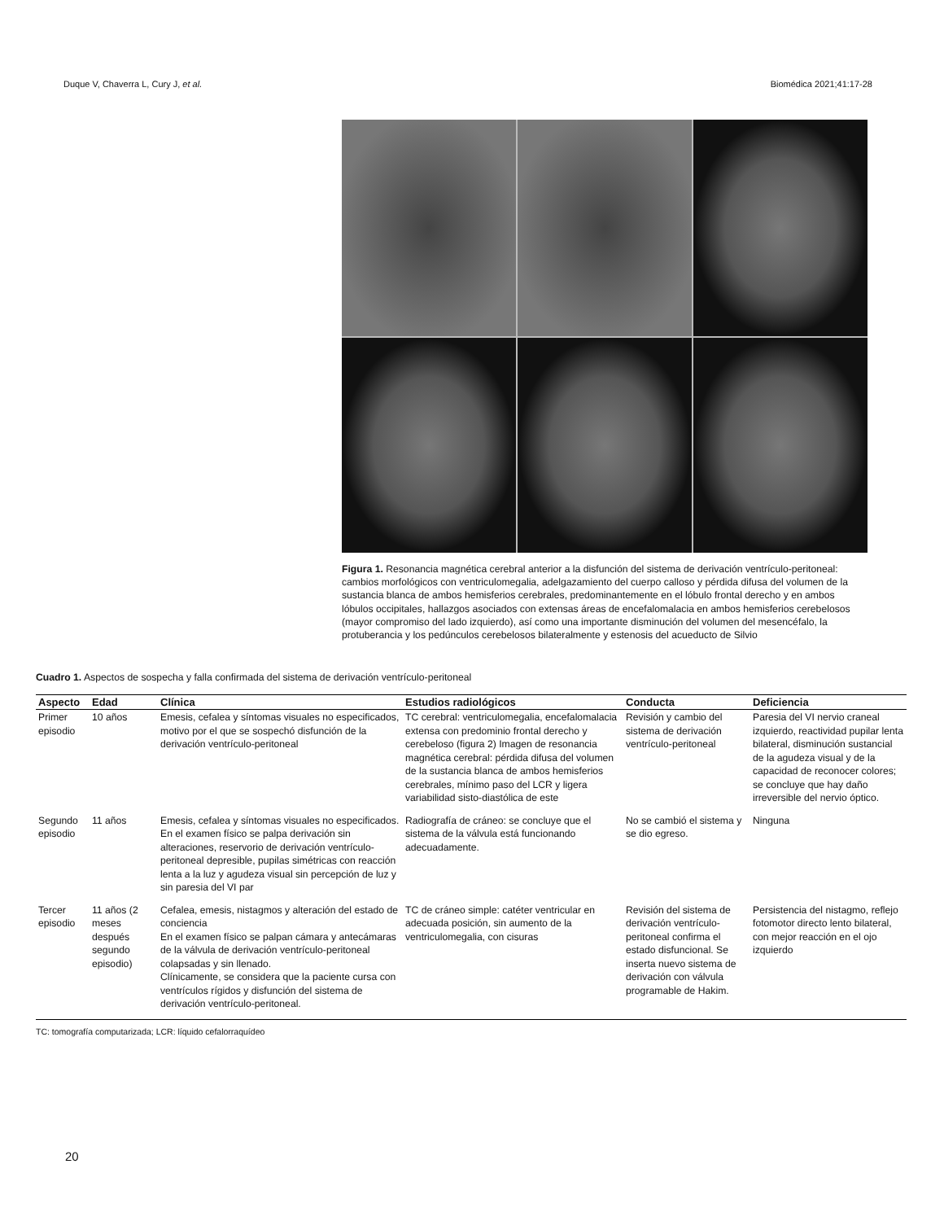Duque V, Chaverra L, Cury J, et al. Biomédica 2021;41:17-28
Figura 1. Resonancia magnética cerebral anterior a la disfunción del sistema de derivación ventrículo-peritoneal: cambios morfológicos con ventriculomegalia, adelgazamiento del cuerpo calloso y pérdida difusa del volumen de la sustancia blanca de ambos hemisferios cerebrales, predominantemente en el lóbulo frontal derecho y en ambos lóbulos occipitales, hallazgos asociados con extensas áreas de encefalomalacia en ambos hemisferios cerebelosos (mayor compromiso del lado izquierdo), así como una importante disminución del volumen del mesencéfalo, la protuberancia y los pedúnculos cerebelosos bilateralmente y estenosis del acueducto de Silvio
Cuadro 1. Aspectos de sospecha y falla confirmada del sistema de derivación ventrículo-peritoneal
| Aspecto | Edad | Clínica | Estudios radiológicos | Conducta | Deficiencia |
| --- | --- | --- | --- | --- | --- |
| Primer episodio | 10 años | Emesis, cefalea y síntomas visuales no especificados, motivo por el que se sospechó disfunción de la derivación ventrículo-peritoneal | TC cerebral: ventriculomegalia, encefalomalacia extensa con predominio frontal derecho y cerebeloso (figura 2) Imagen de resonancia magnética cerebral: pérdida difusa del volumen de la sustancia blanca de ambos hemisferios cerebrales, mínimo paso del LCR y ligera variabilidad sisto-diastólica de este | Revisión y cambio del sistema de derivación ventrículo-peritoneal | Paresia del VI nervio craneal izquierdo, reactividad pupilar lenta bilateral, disminución sustancial de la agudeza visual y de la capacidad de reconocer colores; se concluye que hay daño irreversible del nervio óptico. |
| Segundo episodio | 11 años | Emesis, cefalea y síntomas visuales no especificados. En el examen físico se palpa derivación sin alteraciones, reservorio de derivación ventrículo-peritoneal depresible, pupilas simétricas con reacción lenta a la luz y agudeza visual sin percepción de luz y sin paresia del VI par | Radiografía de cráneo: se concluye que el sistema de la válvula está funcionando adecuadamente. | No se cambió el sistema y se dio egreso. | Ninguna |
| Tercer episodio | 11 años (2 meses después segundo episodio) | Cefalea, emesis, nistagmos y alteración del estado de conciencia En el examen físico se palpan cámara y antecámaras de la válvula de derivación ventrículo-peritoneal colapsadas y sin llenado. Clínicamente, se considera que la paciente cursa con ventrículos rígidos y disfunción del sistema de derivación ventrículo-peritoneal. | TC de cráneo simple: catéter ventricular en adecuada posición, sin aumento de la ventriculomegalia, con cisuras | Revisión del sistema de derivación ventrículo-peritoneal confirma el estado disfuncional. Se inserta nuevo sistema de derivación con válvula programable de Hakim. | Persistencia del nistagmo, reflejo fotomotor directo lento bilateral, con mejor reacción en el ojo izquierdo |
TC: tomografía computarizada; LCR: líquido cefalorraquídeo
20